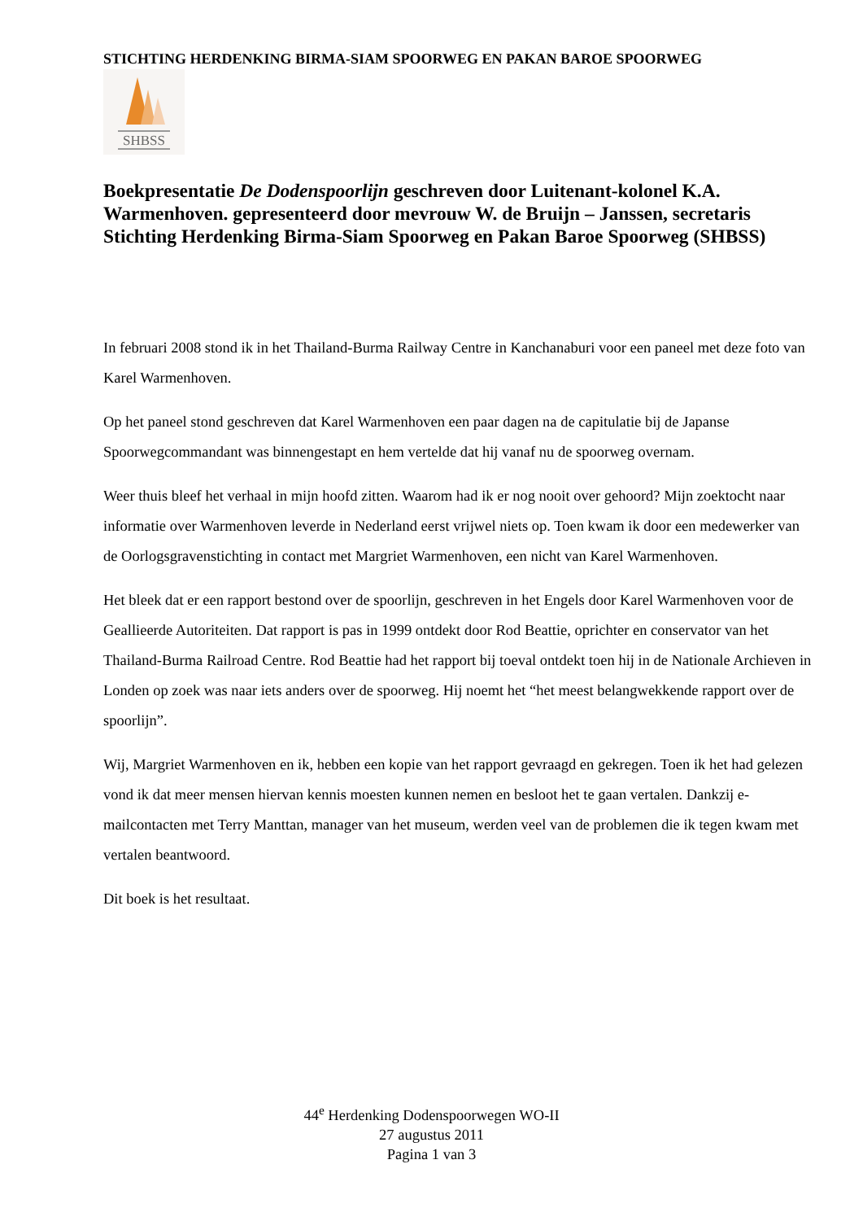STICHTING HERDENKING BIRMA-SIAM SPOORWEG EN PAKAN BAROE SPOORWEG
SHBSS
Boekpresentatie De Dodenspoorlijn geschreven door Luitenant-kolonel K.A. Warmenhoven. gepresenteerd door mevrouw W. de Bruijn – Janssen, secretaris Stichting Herdenking Birma-Siam Spoorweg en Pakan Baroe Spoorweg (SHBSS)
In februari 2008 stond ik in het Thailand-Burma Railway Centre in Kanchanaburi voor een paneel met deze foto van Karel Warmenhoven.
Op het paneel stond geschreven dat Karel Warmenhoven een paar dagen na de capitulatie bij de Japanse Spoorwegcommandant was binnengestapt en hem vertelde dat hij vanaf nu de spoorweg overnam.
Weer thuis bleef het verhaal in mijn hoofd zitten. Waarom had ik er nog nooit over gehoord? Mijn zoektocht naar informatie over Warmenhoven leverde in Nederland eerst vrijwel niets op. Toen kwam ik door een medewerker van de Oorlogsgravenstichting in contact met Margriet Warmenhoven, een nicht van Karel Warmenhoven.
Het bleek dat er een rapport bestond over de spoorlijn, geschreven in het Engels door Karel Warmenhoven voor de Geallieerde Autoriteiten. Dat rapport is pas in 1999 ontdekt door Rod Beattie, oprichter en conservator van het Thailand-Burma Railroad Centre. Rod Beattie had het rapport bij toeval ontdekt toen hij in de Nationale Archieven in Londen op zoek was naar iets anders over de spoorweg. Hij noemt het “het meest belangwekkende rapport over de spoorlijn”.
Wij, Margriet Warmenhoven en ik, hebben een kopie van het rapport gevraagd en gekregen. Toen ik het had gelezen vond ik dat meer mensen hiervan kennis moesten kunnen nemen en besloot het te gaan vertalen. Dankzij e-mailcontacten met Terry Manttan, manager van het museum, werden veel van de problemen die ik tegen kwam met vertalen beantwoord.
Dit boek is het resultaat.
44<sup>e</sup> Herdenking Dodenspoorwegen WO-II
27 augustus 2011
Pagina 1 van 3